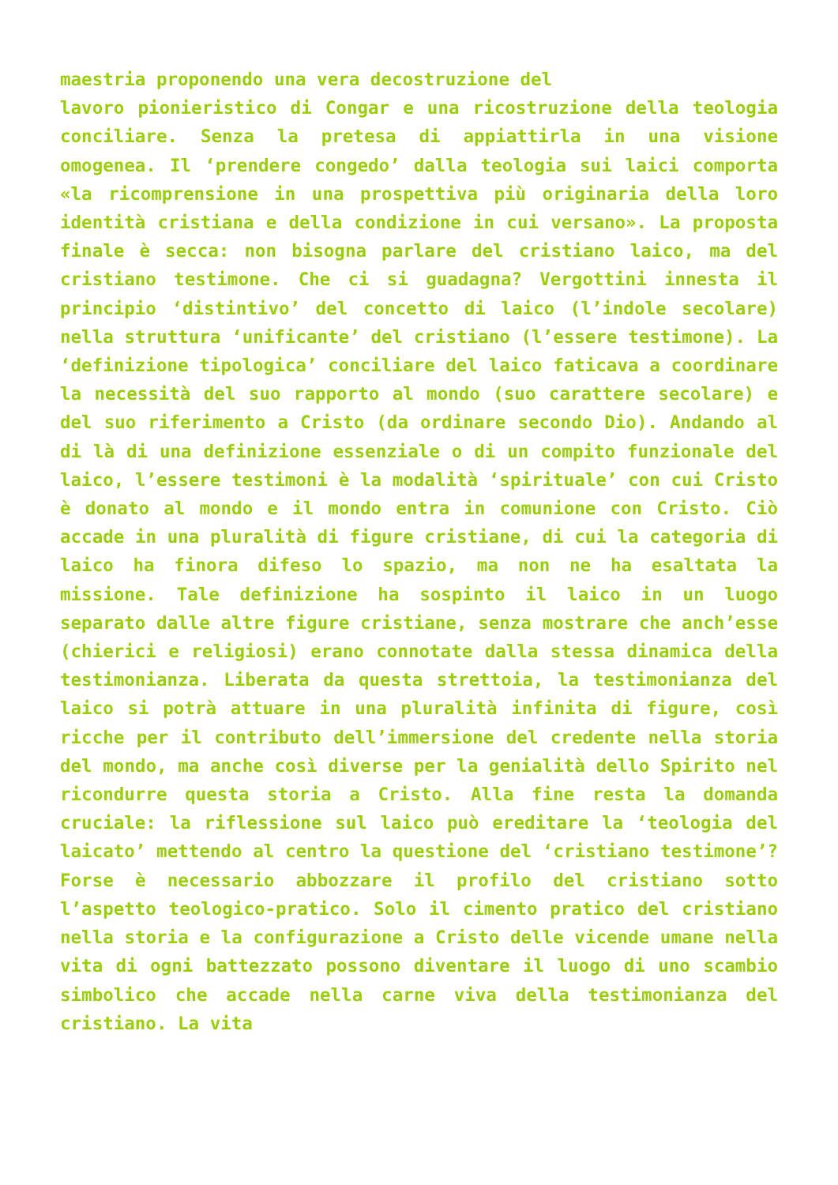maestria proponendo una vera decostruzione del
lavoro pionieristico di Congar e una ricostruzione della teologia conciliare. Senza la pretesa di appiattirla in una visione omogenea. Il ‘prendere congedo’ dalla teologia sui laici comporta «la ricomprensione in una prospettiva più originaria della loro identità cristiana e della condizione in cui versano». La proposta finale è secca: non bisogna parlare del cristiano laico, ma del cristiano testimone. Che ci si guadagna? Vergottini innesta il principio ‘distintivo’ del concetto di laico (l’indole secolare) nella struttura ‘unificante’ del cristiano (l’essere testimone). La ‘definizione tipologica’ conciliare del laico faticava a coordinare la necessità del suo rapporto al mondo (suo carattere secolare) e del suo riferimento a Cristo (da ordinare secondo Dio). Andando al di là di una definizione essenziale o di un compito funzionale del laico, l’essere testimoni è la modalità ‘spirituale’ con cui Cristo è donato al mondo e il mondo entra in comunione con Cristo. Ciò accade in una pluralità di figure cristiane, di cui la categoria di laico ha finora difeso lo spazio, ma non ne ha esaltata la missione. Tale definizione ha sospinto il laico in un luogo separato dalle altre figure cristiane, senza mostrare che anch’esse (chierici e religiosi) erano connotate dalla stessa dinamica della testimonianza. Liberata da questa strettoia, la testimonianza del laico si potrà attuare in una pluralità infinita di figure, così ricche per il contributo dell’immersione del credente nella storia del mondo, ma anche così diverse per la genialità dello Spirito nel ricondurre questa storia a Cristo. Alla fine resta la domanda cruciale: la riflessione sul laico può ereditare la ‘teologia del laicato’ mettendo al centro la questione del ‘cristiano testimone’? Forse è necessario abbozzare il profilo del cristiano sotto l’aspetto teologico-pratico. Solo il cimento pratico del cristiano nella storia e la configurazione a Cristo delle vicende umane nella vita di ogni battezzato possono diventare il luogo di uno scambio simbolico che accade nella carne viva della testimonianza del cristiano. La vita